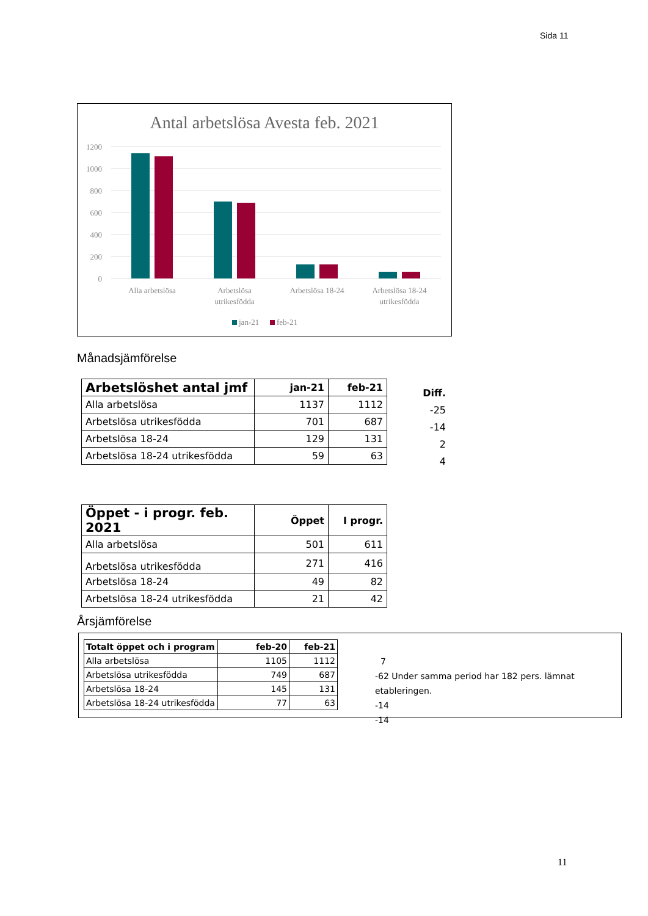Sida 11
Antal arbetslösa Avesta feb. 2021
1200
1000
800
600
400
200
0
Alla arbetslösa
Arbetslösa
utrikesfödda
Arbetslösa 18-24
Arbetslösa 18-24
utrikesfödda
jan-21
feb-21
Månadsjämförelse
| Arbetslöshet antal jmf | jan-21 | feb-21 |
| --- | --- | --- |
| Alla arbetslösa | 1137 | 1112 |
| Arbetslösa utrikesfödda | 701 | 687 |
| Arbetslösa 18-24 | 129 | 131 |
| Arbetslösa 18-24 utrikesfödda | 59 | 63 |
Diff.
-25
-14
2
4
| Öppet - i progr. feb. 2021 | Öppet | I progr. |
| --- | --- | --- |
| Alla arbetslösa | 501 | 611 |
| Arbetslösa utrikesfödda | 271 | 416 |
| Arbetslösa 18-24 | 49 | 82 |
| Arbetslösa 18-24 utrikesfödda | 21 | 42 |
Årsjämförelse
| Totalt öppet och i program | feb-20 | feb-21 |
| --- | --- | --- |
| Alla arbetslösa | 1105 | 1112 |
| Arbetslösa utrikesfödda | 749 | 687 |
| Arbetslösa 18-24 | 145 | 131 |
| Arbetslösa 18-24 utrikesfödda | 77 | 63 |
7
-62 Under samma period har 182 pers. lämnat etableringen.
-14
-14
11